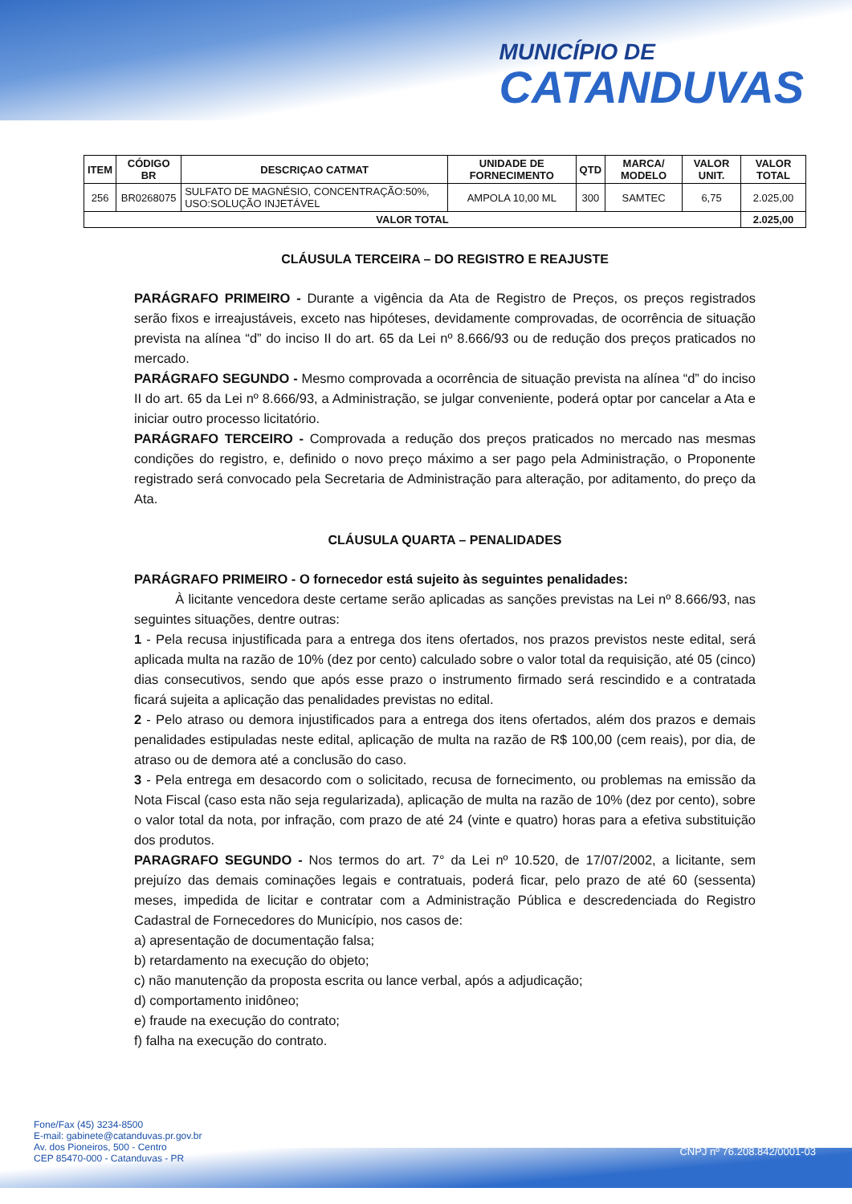MUNICÍPIO DE
CATANDUVAS
| ITEM | CÓDIGO BR | DESCRIÇAO CATMAT | UNIDADE DE FORNECIMENTO | QTD | MARCA/ MODELO | VALOR UNIT. | VALOR TOTAL |
| --- | --- | --- | --- | --- | --- | --- | --- |
| 256 | BR0268075 | SULFATO DE MAGNÉSIO, CONCENTRAÇÃO:50%, USO:SOLUÇÃO INJETÁVEL | AMPOLA 10,00 ML | 300 | SAMTEC | 6,75 | 2.025,00 |
| VALOR TOTAL | | | | | | | 2.025,00 |
CLÁUSULA TERCEIRA – DO REGISTRO E REAJUSTE
PARÁGRAFO PRIMEIRO - Durante a vigência da Ata de Registro de Preços, os preços registrados serão fixos e irreajustáveis, exceto nas hipóteses, devidamente comprovadas, de ocorrência de situação prevista na alínea “d” do inciso II do art. 65 da Lei nº 8.666/93 ou de redução dos preços praticados no mercado.
PARÁGRAFO SEGUNDO - Mesmo comprovada a ocorrência de situação prevista na alínea “d” do inciso II do art. 65 da Lei nº 8.666/93, a Administração, se julgar conveniente, poderá optar por cancelar a Ata e iniciar outro processo licitatório.
PARÁGRAFO TERCEIRO - Comprovada a redução dos preços praticados no mercado nas mesmas condições do registro, e, definido o novo preço máximo a ser pago pela Administração, o Proponente registrado será convocado pela Secretaria de Administração para alteração, por aditamento, do preço da Ata.
CLÁUSULA QUARTA – PENALIDADES
PARÁGRAFO PRIMEIRO - O fornecedor está sujeito às seguintes penalidades:
À licitante vencedora deste certame serão aplicadas as sanções previstas na Lei nº 8.666/93, nas seguintes situações, dentre outras:
1 - Pela recusa injustificada para a entrega dos itens ofertados, nos prazos previstos neste edital, será aplicada multa na razão de 10% (dez por cento) calculado sobre o valor total da requisição, até 05 (cinco) dias consecutivos, sendo que após esse prazo o instrumento firmado será rescindido e a contratada ficará sujeita a aplicação das penalidades previstas no edital.
2 - Pelo atraso ou demora injustificados para a entrega dos itens ofertados, além dos prazos e demais penalidades estipuladas neste edital, aplicação de multa na razão de R$ 100,00 (cem reais), por dia, de atraso ou de demora até a conclusão do caso.
3 - Pela entrega em desacordo com o solicitado, recusa de fornecimento, ou problemas na emissão da Nota Fiscal (caso esta não seja regularizada), aplicação de multa na razão de 10% (dez por cento), sobre o valor total da nota, por infração, com prazo de até 24 (vinte e quatro) horas para a efetiva substituição dos produtos.
PARAGRAFO SEGUNDO - Nos termos do art. 7° da Lei nº 10.520, de 17/07/2002, a licitante, sem prejuízo das demais cominações legais e contratuais, poderá ficar, pelo prazo de até 60 (sessenta) meses, impedida de licitar e contratar com a Administração Pública e descredenciada do Registro Cadastral de Fornecedores do Município, nos casos de:
a) apresentação de documentação falsa;
b) retardamento na execução do objeto;
c) não manutenção da proposta escrita ou lance verbal, após a adjudicação;
d) comportamento inidôneo;
e) fraude na execução do contrato;
f) falha na execução do contrato.
Fone/Fax (45) 3234-8500
E-mail: gabinete@catanduvas.pr.gov.br
Av. dos Pioneiros, 500 - Centro
CEP 85470-000 - Catanduvas - PR
CNPJ nº 76.208.842/0001-03